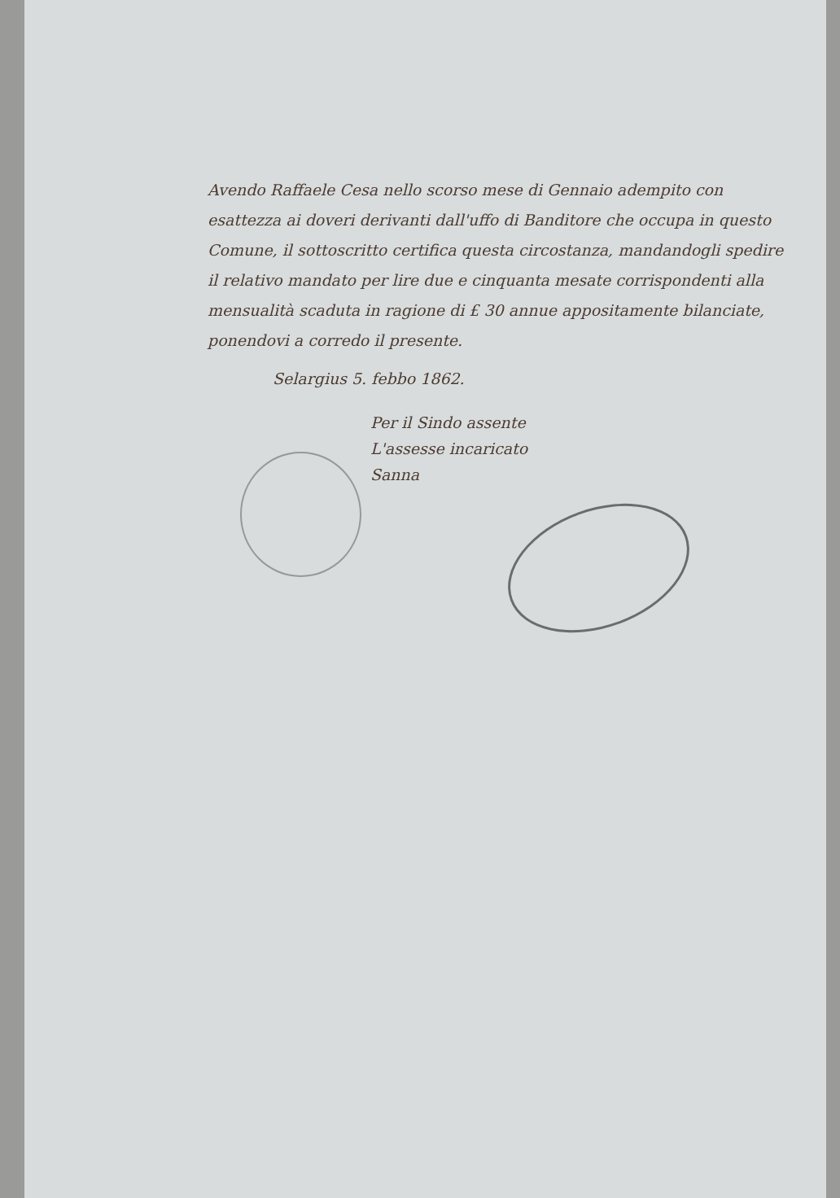Avendo Raffaele Cesa nello scorso mese di Gennaio adempito con esattezza ai doveri derivanti dall'uffo di Banditore che occupa in questo Comune, il sottoscritto certifica questa circostanza, mandandogli spedire il relativo mandato per lire due e cinquanta mesate corrispondenti alla mensualità scaduta in ragione di £ 30 annue appositamente bilanciate, ponendovi a corredo il presente.
Selargius 5. febbo 1862.
Per il Sindo assente
L'assesse incaricato
Sanna